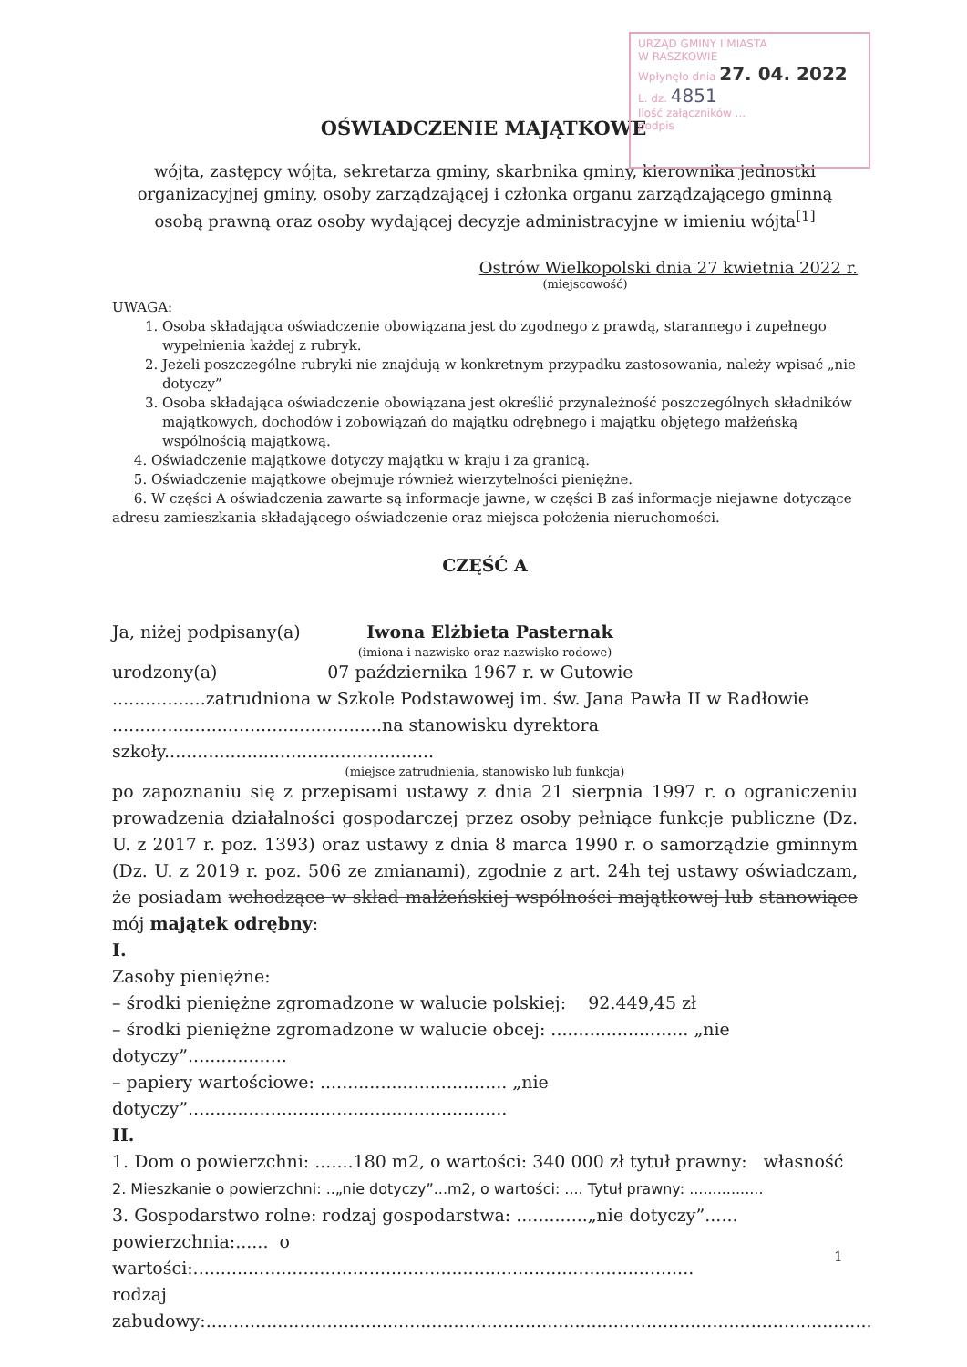URZĄD GMINY I MIASTA
W RASZKOWIE
Wpłynęło dnia 27. 04. 2022
L. dz. 4851
Ilość załączników ...
podpis
OŚWIADCZENIE MAJĄTKOWE
wójta, zastępcy wójta, sekretarza gminy, skarbnika gminy, kierownika jednostki organizacyjnej gminy, osoby zarządzającej i członka organu zarządzającego gminną osobą prawną oraz osoby wydającej decyzje administracyjne w imieniu wójta<sup>[1]</sup>
Ostrów Wielkopolski dnia 27 kwietnia 2022 r.
(miejscowość)
UWAGA:
1. Osoba składająca oświadczenie obowiązana jest do zgodnego z prawdą, starannego i zupełnego wypełnienia każdej z rubryk.
2. Jeżeli poszczególne rubryki nie znajdują w konkretnym przypadku zastosowania, należy wpisać „nie dotyczy”
3. Osoba składająca oświadczenie obowiązana jest określić przynależność poszczególnych składników majątkowych, dochodów i zobowiązań do majątku odrębnego i majątku objętego małżeńską wspólnością majątkową.
4. Oświadczenie majątkowe dotyczy majątku w kraju i za granicą.
5. Oświadczenie majątkowe obejmuje również wierzytelności pieniężne.
6. W części A oświadczenia zawarte są informacje jawne, w części B zaś informacje niejawne dotyczące adresu zamieszkania składającego oświadczenie oraz miejsca położenia nieruchomości.
CZĘŚĆ A
Ja, niżej podpisany(a) Iwona Elżbieta Pasternak
(imiona i nazwisko oraz nazwisko rodowe)
urodzony(a) 07 października 1967 r. w Gutowie
.................zatrudniona w Szkole Podstawowej im. św. Jana Pawła II w Radłowie
.................................................na stanowisku dyrektora szkoły.................................................
(miejsce zatrudnienia, stanowisko lub funkcja)
po zapoznaniu się z przepisami ustawy z dnia 21 sierpnia 1997 r. o ograniczeniu prowadzenia działalności gospodarczej przez osoby pełniące funkcje publiczne (Dz. U. z 2017 r. poz. 1393) oraz ustawy z dnia 8 marca 1990 r. o samorządzie gminnym (Dz. U. z 2019 r. poz. 506 ze zmianami), zgodnie z art. 24h tej ustawy oświadczam, że posiadam wchodzące w skład małżeńskiej wspólności majątkowej lub stanowiące mój majątek odrębny:
I.
Zasoby pieniężne:
– środki pieniężne zgromadzone w walucie polskiej: 92.449,45 zł
– środki pieniężne zgromadzone w walucie obcej: ......................... „nie dotyczy”..................
– papiery wartościowe: .................................. „nie dotyczy”..........................................................
II.
1. Dom o powierzchni: .......180 m2, o wartości: 340 000 zł tytuł prawny: własność
2. Mieszkanie o powierzchni: ..„nie dotyczy”...m2, o wartości: .... Tytuł prawny: ................
3. Gospodarstwo rolne: rodzaj gospodarstwa: .............„nie dotyczy”......
powierzchnia:...... o wartości:...........................................................................................
rodzaj zabudowy:.........................................................................................................................
1